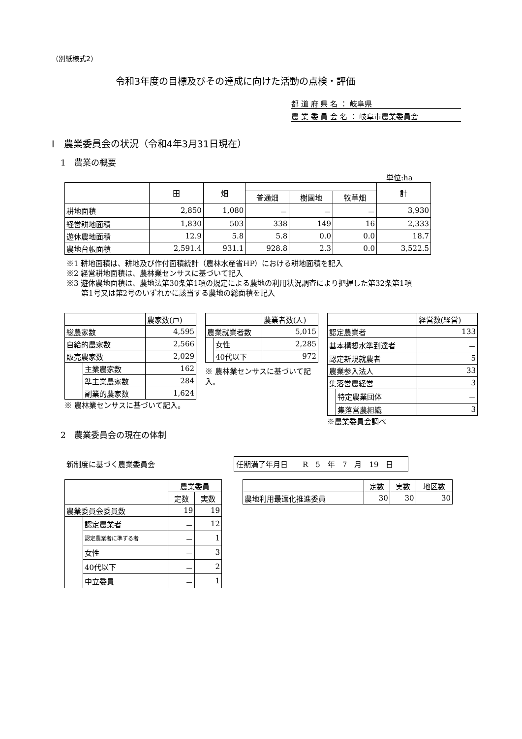（別紙様式2）
令和3年度の目標及びその達成に向けた活動の点検・評価
都 道 府 県 名 ： 岐阜県
農 業 委 員 会 名 ： 岐阜市農業委員会
Ⅰ　農業委員会の状況（令和4年3月31日現在）
1　農業の概要
単位:ha
| | 田 | 畑 | | | | 計 |
| --- | --- | --- | --- | --- | --- | --- |
| | | | 普通畑 | 樹園地 | 牧草畑 | |
| 耕地面積 | 2,850 | 1,080 | － | － | － | 3,930 |
| 経営耕地面積 | 1,830 | 503 | 338 | 149 | 16 | 2,333 |
| 遊休農地面積 | 12.9 | 5.8 | 5.8 | 0.0 | 0.0 | 18.7 |
| 農地台帳面積 | 2,591.4 | 931.1 | 928.8 | 2.3 | 0.0 | 3,522.5 |
※1 耕地面積は、耕地及び作付面積統計（農林水産省HP）における耕地面積を記入
※2 経営耕地面積は、農林業センサスに基づいて記入
※3 遊休農地面積は、農地法第30条第1項の規定による農地の利用状況調査により把握した第32条第1項
　　第1号又は第2号のいずれかに該当する農地の総面積を記入
| | | 農家数(戸) |
| 総農家数 | | 4,595 |
| 自給的農家数 | | 2,566 |
| 販売農家数 | | 2,029 |
| | 主業農家数 | 162 |
| | 準主業農家数 | 284 |
| | 副業的農家数 | 1,624 |
※ 農林業センサスに基づいて記入。
| | | 農業者数(人) |
| 農業就業者数 | | 5,015 |
| | 女性 | 2,285 |
| | 40代以下 | 972 |
※ 農林業センサスに基づいて記入。
| | | 経営数(経営) |
| 認定農業者 | | 133 |
| 基本構想水準到達者 | | － |
| 認定新規就農者 | | 5 |
| 農業参入法人 | | 33 |
| 集落営農経営 | | 3 |
| | 特定農業団体 | － |
| | 集落営農組織 | 3 |
※農業委員会調べ
2　農業委員会の現在の体制
新制度に基づく農業委員会
任期満了年月日　　R　5　年　7　月　19　日
| | | 農業委員 | |
| --- | --- | --- | --- |
| | | 定数 | 実数 |
| 農業委員会委員数 | | 19 | 19 |
| | 認定農業者 | － | 12 |
| | 認定農業者に準ずる者 | － | 1 |
| | 女性 | － | 3 |
| | 40代以下 | － | 2 |
| | 中立委員 | － | 1 |
| | 定数 | 実数 | 地区数 |
| --- | --- | --- | --- |
| 農地利用最適化推進委員 | 30 | 30 | 30 |